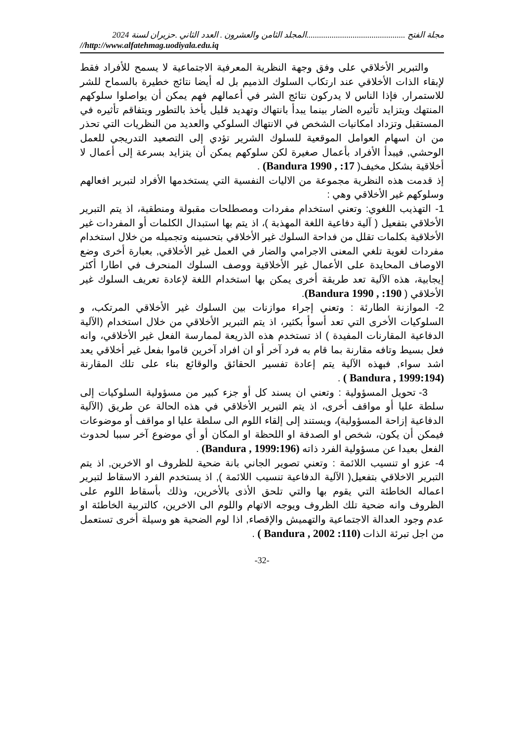مجلة الفتح ...............................................المجلد الثامن والعشرون . العدد الثاني .حزيران لسنة 2024
//http://www.alfatehmag.uodiyala.edu.iq
والتبرير الأخلاقي على وفق وجهة النظرية المعرفية الاجتماعية لا يسمح للأفراد فقط لإبقاء الذات الأخلاقي عند ارتكاب السلوك الذميم بل له أيضا نتائج خطيرة بالسماح للشر للاستمرار, فإذا الناس لا يدركون نتائج الشر في أعمالهم فهم يمكن أن يواصلوا سلوكهم المنتهك ويتزايد تأثيره الضار بينما يبدأ بانتهاك وتهديد قليل يأخذ بالتطور ويتفاقم تأثيره في المستقبل وتزداد امكانيات الشخص في الانتهاك السلوكي والعديد من النظريات التي تحذر من ان اسهام العوامل الموقعية للسلوك الشرير تؤدي إلى التصعيد التدريجي للعمل الوحشي, فيبدأ الأفراد بأعمال صغيرة لكن سلوكهم يمكن أن يتزايد بسرعة إلى أعمال لا أخلاقية بشكل مخيف( 17: , Bandura 1990) .
إذ قدمت هذه النظرية مجموعة من الاليات النفسية التي يستخدمها الأفراد لتبرير افعالهم وسلوكهم غير الأخلاقي وهي :
1- التهذيب اللغوي: وتعني استخدام مفردات ومصطلحات مقبولة ومنطقية، اذ يتم التبرير الأخلاقي بتفعيل ( آلية دفاعية اللغة المهذبة )، اذ يتم بها استبدال الكلمات أو المفردات غير الأخلاقية بكلمات تقلل من فداحة السلوك غير الأخلاقي بتحسينه وتجميله من خلال استخدام مفردات لغوية تلغي المعنى الاجرامي والضار في العمل غير الأخلاقي, بعبارة أخرى وضع الاوصاف المحايدة على الأعمال غير الأخلاقية ووصف السلوك المنحرف في اطارا أكثر إيجابية، هذه الآلية تعد طريقة أخرى يمكن بها استخدام اللغة لإعادة تعريف السلوك غير الأخلاقي ( 190: , Bandura 1990).
2- الموازنة الطارئة : وتعني إجراء موازنات بين السلوك غير الأخلاقي المرتكب، و السلوكيات الأخرى التي تعد أسوأ بكثير، اذ يتم التبرير الأخلاقي من خلال استخدام (الآلية الدفاعية المقارنات المفيدة ) اذ تستخدم هذه الذريعة لممارسة الفعل غير الأخلاقي، وانه فعل بسيط وتافه مقارنة بما قام به فرد آخر أو ان افراد آخرين قاموا بفعل غير أخلاقي يعد اشد سواء, فبهذه الآلية يتم إعادة تفسير الحقائق والوقائع بناء على تلك المقارنة (Bandura , 1999:194 ) .
3- تحويل المسؤولية : وتعني ان يسند كل أو جزء كبير من مسؤولية السلوكيات إلى سلطة عليا أو مواقف أخرى، اذ يتم التبرير الأخلاقي في هذه الحالة عن طريق (الآلية الدفاعية إزاحة المسؤولية)، ويستند إلى إلقاء اللوم الى سلطة عليا او مواقف أو موضوعات فيمكن أن يكون، شخص او الصدفة او اللحظة او المكان أو أي موضوع آخر سببا لحدوث الفعل بعيدا عن مسؤولية الفرد ذاته (Bandura , 1999:196) .
4- عزو او تنسيب اللائمة : وتعني تصوير الجاني بانة ضحية للظروف او الاخرين, اذ يتم التبرير الاخلاقي بتفعيل( الآلية الدفاعية تنسيب اللائمة ), اذ يستخدم الفرد الاسقاط لتبرير اعماله الخاطئة التي يقوم بها والتي تلحق الأذى بالأخرين، وذلك بأسقاط اللوم على الظروف وانه ضحية تلك الظروف ويوجه الاتهام واللوم الى الاخرين، كالتربية الخاطئة او عدم وجود العدالة الاجتماعية والتهميش والإقصاء, اذا لوم الضحية هو وسيلة أخرى تستعمل من اجل تبرئة الذات (Bandura , 2002 :110 ) .
-32-